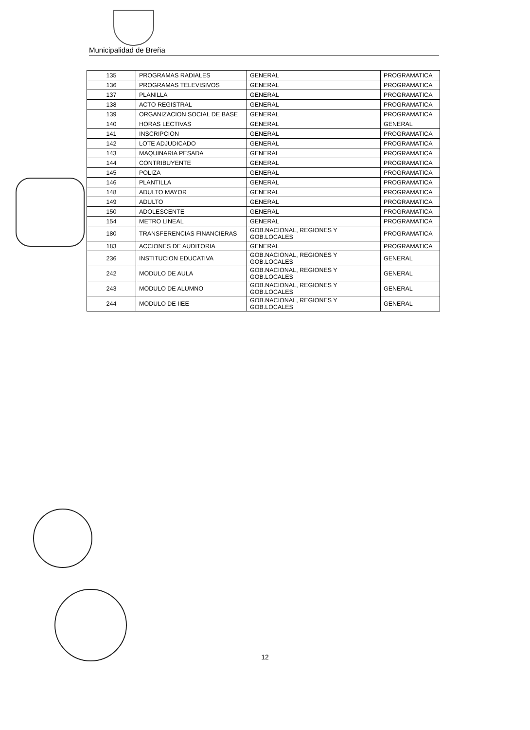Municipalidad de Breña
| 135 | PROGRAMAS RADIALES | GENERAL | PROGRAMATICA |
| 136 | PROGRAMAS TELEVISIVOS | GENERAL | PROGRAMATICA |
| 137 | PLANILLA | GENERAL | PROGRAMATICA |
| 138 | ACTO REGISTRAL | GENERAL | PROGRAMATICA |
| 139 | ORGANIZACION SOCIAL DE BASE | GENERAL | PROGRAMATICA |
| 140 | HORAS LECTIVAS | GENERAL | GENERAL |
| 141 | INSCRIPCION | GENERAL | PROGRAMATICA |
| 142 | LOTE ADJUDICADO | GENERAL | PROGRAMATICA |
| 143 | MAQUINARIA PESADA | GENERAL | PROGRAMATICA |
| 144 | CONTRIBUYENTE | GENERAL | PROGRAMATICA |
| 145 | POLIZA | GENERAL | PROGRAMATICA |
| 146 | PLANTILLA | GENERAL | PROGRAMATICA |
| 148 | ADULTO MAYOR | GENERAL | PROGRAMATICA |
| 149 | ADULTO | GENERAL | PROGRAMATICA |
| 150 | ADOLESCENTE | GENERAL | PROGRAMATICA |
| 154 | METRO LINEAL | GENERAL | PROGRAMATICA |
| 180 | TRANSFERENCIAS FINANCIERAS | GOB.NACIONAL, REGIONES Y GOB.LOCALES | PROGRAMATICA |
| 183 | ACCIONES DE AUDITORIA | GENERAL | PROGRAMATICA |
| 236 | INSTITUCION EDUCATIVA | GOB.NACIONAL, REGIONES Y GOB.LOCALES | GENERAL |
| 242 | MODULO DE AULA | GOB.NACIONAL, REGIONES Y GOB.LOCALES | GENERAL |
| 243 | MODULO DE ALUMNO | GOB.NACIONAL, REGIONES Y GOB.LOCALES | GENERAL |
| 244 | MODULO DE IIEE | GOB.NACIONAL, REGIONES Y GOB.LOCALES | GENERAL |
12